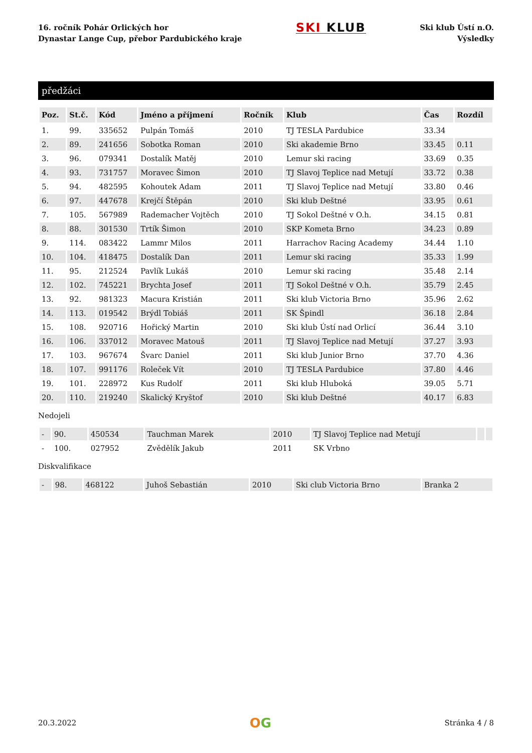16. ročník Pohár Orlických hor
Dynastar Lange Cup, přebor Pardubického kraje
SKI KLUB
Ski klub Ústí n.O.
Výsledky
předžáci
| Poz. | St.č. | Kód | Jméno a příjmení | Ročník | Klub | Čas | Rozdíl |
| --- | --- | --- | --- | --- | --- | --- | --- |
| 1. | 99. | 335652 | Pulpán Tomáš | 2010 | TJ TESLA Pardubice | 33.34 | |
| 2. | 89. | 241656 | Sobotka Roman | 2010 | Ski akademie Brno | 33.45 | 0.11 |
| 3. | 96. | 079341 | Dostalík Matěj | 2010 | Lemur ski racing | 33.69 | 0.35 |
| 4. | 93. | 731757 | Moravec Šimon | 2010 | TJ Slavoj Teplice nad Metují | 33.72 | 0.38 |
| 5. | 94. | 482595 | Kohoutek Adam | 2011 | TJ Slavoj Teplice nad Metují | 33.80 | 0.46 |
| 6. | 97. | 447678 | Krejčí Štěpán | 2010 | Ski klub Deštné | 33.95 | 0.61 |
| 7. | 105. | 567989 | Rademacher Vojtěch | 2010 | TJ Sokol Deštné v O.h. | 34.15 | 0.81 |
| 8. | 88. | 301530 | Trtík Šimon | 2010 | SKP Kometa Brno | 34.23 | 0.89 |
| 9. | 114. | 083422 | Lammr Milos | 2011 | Harrachov Racing Academy | 34.44 | 1.10 |
| 10. | 104. | 418475 | Dostalík Dan | 2011 | Lemur ski racing | 35.33 | 1.99 |
| 11. | 95. | 212524 | Pavlík Lukáš | 2010 | Lemur ski racing | 35.48 | 2.14 |
| 12. | 102. | 745221 | Brychta Josef | 2011 | TJ Sokol Deštné v O.h. | 35.79 | 2.45 |
| 13. | 92. | 981323 | Macura Kristián | 2011 | Ski klub Victoria Brno | 35.96 | 2.62 |
| 14. | 113. | 019542 | Brýdl Tobiáš | 2011 | SK Špindl | 36.18 | 2.84 |
| 15. | 108. | 920716 | Hořický Martin | 2010 | Ski klub Ústí nad Orlicí | 36.44 | 3.10 |
| 16. | 106. | 337012 | Moravec Matouš | 2011 | TJ Slavoj Teplice nad Metují | 37.27 | 3.93 |
| 17. | 103. | 967674 | Švarc Daniel | 2011 | Ski klub Junior Brno | 37.70 | 4.36 |
| 18. | 107. | 991176 | Roleček Vít | 2010 | TJ TESLA Pardubice | 37.80 | 4.46 |
| 19. | 101. | 228972 | Kus Rudolf | 2011 | Ski klub Hluboká | 39.05 | 5.71 |
| 20. | 110. | 219240 | Skalický Kryštof | 2010 | Ski klub Deštné | 40.17 | 6.83 |
Nedojeli
| - | 90. | 450534 | Tauchman Marek | 2010 | TJ Slavoj Teplice nad Metují | | |
| - | 100. | 027952 | Zvědělík Jakub | 2011 | SK Vrbno | | |
Diskvalifikace
| - | 98. | 468122 | Juhoš Sebastián | 2010 | Ski club Victoria Brno | Branka 2 |
20.3.2022
OG
Stránka 4 / 8